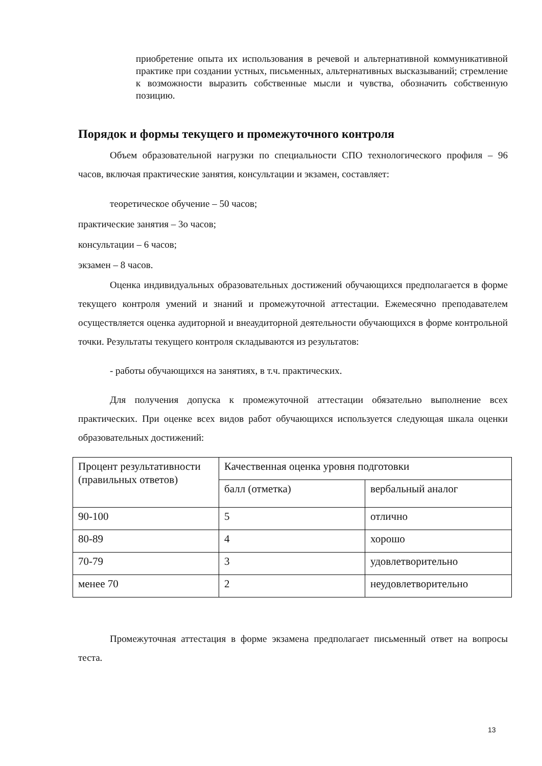приобретение опыта их использования в речевой и альтернативной коммуникативной практике при создании устных, письменных, альтернативных высказываний; стремление к возможности выразить собственные мысли и чувства, обозначить собственную позицию.
Порядок и формы текущего и промежуточного контроля
Объем образовательной нагрузки по специальности СПО технологического профиля – 96 часов, включая практические занятия, консультации и экзамен, составляет:
теоретическое обучение – 50 часов;
практические занятия – 3о часов;
консультации – 6 часов;
экзамен – 8 часов.
Оценка индивидуальных образовательных достижений обучающихся предполагается в форме текущего контроля умений и знаний и промежуточной аттестации. Ежемесячно преподавателем осуществляется оценка аудиторной и внеаудиторной деятельности обучающихся в форме контрольной точки. Результаты текущего контроля складываются из результатов:
- работы обучающихся на занятиях, в т.ч. практических.
Для получения допуска к промежуточной аттестации обязательно выполнение всех практических. При оценке всех видов работ обучающихся используется следующая шкала оценки образовательных достижений:
| Процент результативности (правильных ответов) | Качественная оценка уровня подготовки | |
| | балл (отметка) | вербальный аналог |
| 90-100 | 5 | отлично |
| 80-89 | 4 | хорошо |
| 70-79 | 3 | удовлетворительно |
| менее 70 | 2 | неудовлетворительно |
Промежуточная аттестация в форме экзамена предполагает письменный ответ на вопросы теста.
13